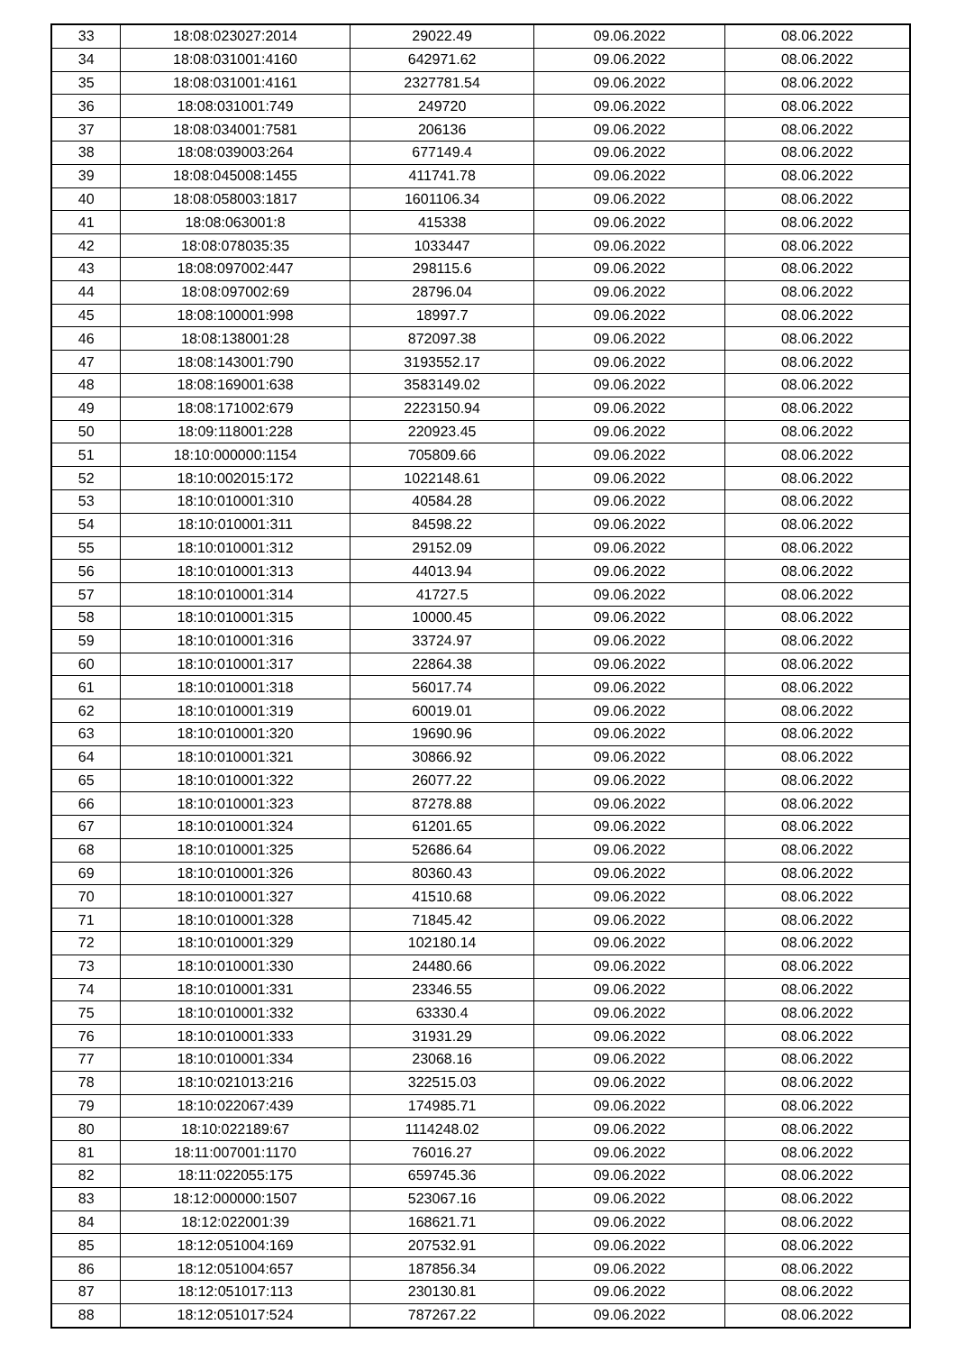| 33 | 18:08:023027:2014 | 29022.49 | 09.06.2022 | 08.06.2022 |
| 34 | 18:08:031001:4160 | 642971.62 | 09.06.2022 | 08.06.2022 |
| 35 | 18:08:031001:4161 | 2327781.54 | 09.06.2022 | 08.06.2022 |
| 36 | 18:08:031001:749 | 249720 | 09.06.2022 | 08.06.2022 |
| 37 | 18:08:034001:7581 | 206136 | 09.06.2022 | 08.06.2022 |
| 38 | 18:08:039003:264 | 677149.4 | 09.06.2022 | 08.06.2022 |
| 39 | 18:08:045008:1455 | 411741.78 | 09.06.2022 | 08.06.2022 |
| 40 | 18:08:058003:1817 | 1601106.34 | 09.06.2022 | 08.06.2022 |
| 41 | 18:08:063001:8 | 415338 | 09.06.2022 | 08.06.2022 |
| 42 | 18:08:078035:35 | 1033447 | 09.06.2022 | 08.06.2022 |
| 43 | 18:08:097002:447 | 298115.6 | 09.06.2022 | 08.06.2022 |
| 44 | 18:08:097002:69 | 28796.04 | 09.06.2022 | 08.06.2022 |
| 45 | 18:08:100001:998 | 18997.7 | 09.06.2022 | 08.06.2022 |
| 46 | 18:08:138001:28 | 872097.38 | 09.06.2022 | 08.06.2022 |
| 47 | 18:08:143001:790 | 3193552.17 | 09.06.2022 | 08.06.2022 |
| 48 | 18:08:169001:638 | 3583149.02 | 09.06.2022 | 08.06.2022 |
| 49 | 18:08:171002:679 | 2223150.94 | 09.06.2022 | 08.06.2022 |
| 50 | 18:09:118001:228 | 220923.45 | 09.06.2022 | 08.06.2022 |
| 51 | 18:10:000000:1154 | 705809.66 | 09.06.2022 | 08.06.2022 |
| 52 | 18:10:002015:172 | 1022148.61 | 09.06.2022 | 08.06.2022 |
| 53 | 18:10:010001:310 | 40584.28 | 09.06.2022 | 08.06.2022 |
| 54 | 18:10:010001:311 | 84598.22 | 09.06.2022 | 08.06.2022 |
| 55 | 18:10:010001:312 | 29152.09 | 09.06.2022 | 08.06.2022 |
| 56 | 18:10:010001:313 | 44013.94 | 09.06.2022 | 08.06.2022 |
| 57 | 18:10:010001:314 | 41727.5 | 09.06.2022 | 08.06.2022 |
| 58 | 18:10:010001:315 | 10000.45 | 09.06.2022 | 08.06.2022 |
| 59 | 18:10:010001:316 | 33724.97 | 09.06.2022 | 08.06.2022 |
| 60 | 18:10:010001:317 | 22864.38 | 09.06.2022 | 08.06.2022 |
| 61 | 18:10:010001:318 | 56017.74 | 09.06.2022 | 08.06.2022 |
| 62 | 18:10:010001:319 | 60019.01 | 09.06.2022 | 08.06.2022 |
| 63 | 18:10:010001:320 | 19690.96 | 09.06.2022 | 08.06.2022 |
| 64 | 18:10:010001:321 | 30866.92 | 09.06.2022 | 08.06.2022 |
| 65 | 18:10:010001:322 | 26077.22 | 09.06.2022 | 08.06.2022 |
| 66 | 18:10:010001:323 | 87278.88 | 09.06.2022 | 08.06.2022 |
| 67 | 18:10:010001:324 | 61201.65 | 09.06.2022 | 08.06.2022 |
| 68 | 18:10:010001:325 | 52686.64 | 09.06.2022 | 08.06.2022 |
| 69 | 18:10:010001:326 | 80360.43 | 09.06.2022 | 08.06.2022 |
| 70 | 18:10:010001:327 | 41510.68 | 09.06.2022 | 08.06.2022 |
| 71 | 18:10:010001:328 | 71845.42 | 09.06.2022 | 08.06.2022 |
| 72 | 18:10:010001:329 | 102180.14 | 09.06.2022 | 08.06.2022 |
| 73 | 18:10:010001:330 | 24480.66 | 09.06.2022 | 08.06.2022 |
| 74 | 18:10:010001:331 | 23346.55 | 09.06.2022 | 08.06.2022 |
| 75 | 18:10:010001:332 | 63330.4 | 09.06.2022 | 08.06.2022 |
| 76 | 18:10:010001:333 | 31931.29 | 09.06.2022 | 08.06.2022 |
| 77 | 18:10:010001:334 | 23068.16 | 09.06.2022 | 08.06.2022 |
| 78 | 18:10:021013:216 | 322515.03 | 09.06.2022 | 08.06.2022 |
| 79 | 18:10:022067:439 | 174985.71 | 09.06.2022 | 08.06.2022 |
| 80 | 18:10:022189:67 | 1114248.02 | 09.06.2022 | 08.06.2022 |
| 81 | 18:11:007001:1170 | 76016.27 | 09.06.2022 | 08.06.2022 |
| 82 | 18:11:022055:175 | 659745.36 | 09.06.2022 | 08.06.2022 |
| 83 | 18:12:000000:1507 | 523067.16 | 09.06.2022 | 08.06.2022 |
| 84 | 18:12:022001:39 | 168621.71 | 09.06.2022 | 08.06.2022 |
| 85 | 18:12:051004:169 | 207532.91 | 09.06.2022 | 08.06.2022 |
| 86 | 18:12:051004:657 | 187856.34 | 09.06.2022 | 08.06.2022 |
| 87 | 18:12:051017:113 | 230130.81 | 09.06.2022 | 08.06.2022 |
| 88 | 18:12:051017:524 | 787267.22 | 09.06.2022 | 08.06.2022 |